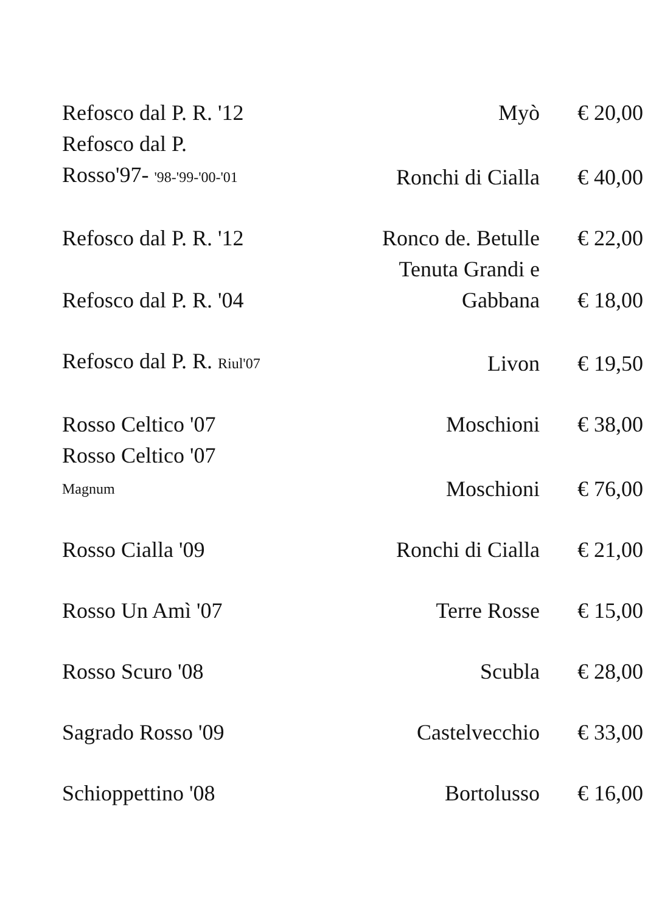| Refosco dal P. R. '12 | Myò | € 20,00 |
| Refosco dal P. Rosso'97- '98-'99-'00-'01 | Ronchi di Cialla | € 40,00 |
| Refosco dal P. R. '12 | Ronco de. Betulle | € 22,00 |
| Refosco dal P. R. '04 | Tenuta Grandi e Gabbana | € 18,00 |
| Refosco dal P. R. Riul'07 | Livon | € 19,50 |
| Rosso Celtico '07 | Moschioni | € 38,00 |
| Rosso Celtico '07 Magnum | Moschioni | € 76,00 |
| Rosso Cialla '09 | Ronchi di Cialla | € 21,00 |
| Rosso Un Amì '07 | Terre Rosse | € 15,00 |
| Rosso Scuro '08 | Scubla | € 28,00 |
| Sagrado Rosso '09 | Castelvecchio | € 33,00 |
| Schioppettino '08 | Bortolusso | € 16,00 |